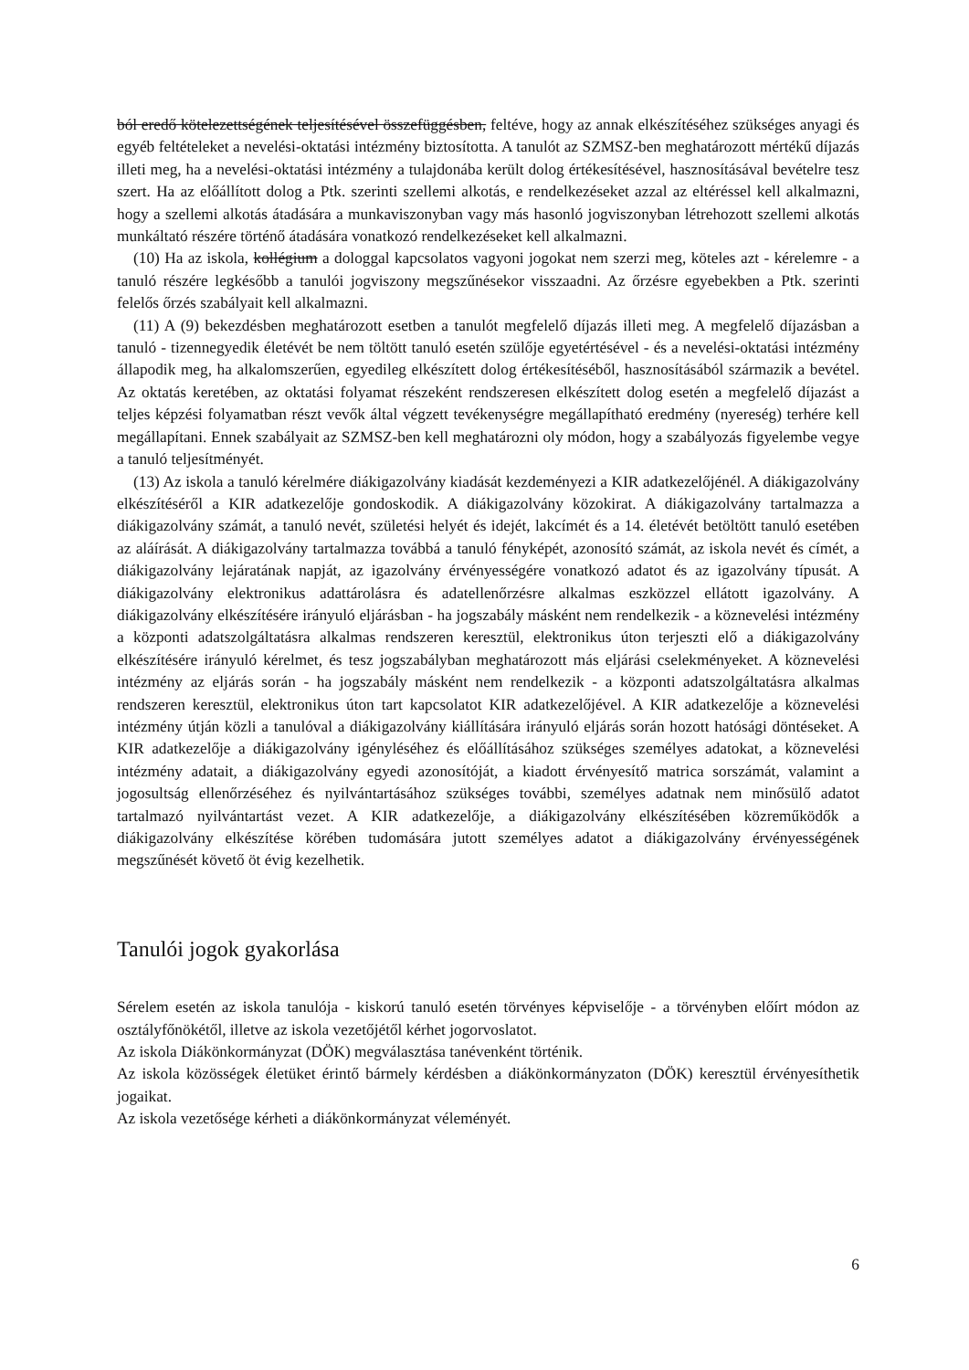ból eredő kötelezettségének teljesítésével összefüggésben, feltéve, hogy az annak elkészítéséhez szükséges anyagi és egyéb feltételeket a nevelési-oktatási intézmény biztosította. A tanulót az SZMSZ-ben meghatározott mértékű díjazás illeti meg, ha a nevelési-oktatási intézmény a tulajdonába került dolog értékesítésével, hasznosításával bevételre tesz szert. Ha az előállított dolog a Ptk. szerinti szellemi alkotás, e rendelkezéseket azzal az eltéréssel kell alkalmazni, hogy a szellemi alkotás átadására a munkaviszonyban vagy más hasonló jogviszonyban létrehozott szellemi alkotás munkáltató részére történő átadására vonatkozó rendelkezéseket kell alkalmazni.
(10) Ha az iskola, kollégium a dologgal kapcsolatos vagyoni jogokat nem szerzi meg, köteles azt - kérelemre - a tanuló részére legkésőbb a tanulói jogviszony megszűnésekor visszaadni. Az őrzésre egyebekben a Ptk. szerinti felelős őrzés szabályait kell alkalmazni.
(11) A (9) bekezdésben meghatározott esetben a tanulót megfelelő díjazás illeti meg. A megfelelő díjazásban a tanuló - tizennegyedik életévét be nem töltött tanuló esetén szülője egyetértésével - és a nevelési-oktatási intézmény állapodik meg, ha alkalomszerűen, egyedileg elkészített dolog értékesítéséből, hasznosításából származik a bevétel. Az oktatás keretében, az oktatási folyamat részeként rendszeresen elkészített dolog esetén a megfelelő díjazást a teljes képzési folyamatban részt vevők által végzett tevékenységre megállapítható eredmény (nyereség) terhére kell megállapítani. Ennek szabályait az SZMSZ-ben kell meghatározni oly módon, hogy a szabályozás figyelembe vegye a tanuló teljesítményét.
(13) Az iskola a tanuló kérelmére diákigazolvány kiadását kezdeményezi a KIR adatkezelőjénél. A diákigazolvány elkészítéséről a KIR adatkezelője gondoskodik. A diákigazolvány közokirat. A diákigazolvány tartalmazza a diákigazolvány számát, a tanuló nevét, születési helyét és idejét, lakcímét és a 14. életévét betöltött tanuló esetében az aláírását. A diákigazolvány tartalmazza továbbá a tanuló fényképét, azonosító számát, az iskola nevét és címét, a diákigazolvány lejáratának napját, az igazolvány érvényességére vonatkozó adatot és az igazolvány típusát. A diákigazolvány elektronikus adattárolásra és adatellenőrzésre alkalmas eszközzel ellátott igazolvány. A diákigazolvány elkészítésére irányuló eljárásban - ha jogszabály másként nem rendelkezik - a köznevelési intézmény a központi adatszolgáltatásra alkalmas rendszeren keresztül, elektronikus úton terjeszti elő a diákigazolvány elkészítésére irányuló kérelmet, és tesz jogszabályban meghatározott más eljárási cselekményeket. A köznevelési intézmény az eljárás során - ha jogszabály másként nem rendelkezik - a központi adatszolgáltatásra alkalmas rendszeren keresztül, elektronikus úton tart kapcsolatot KIR adatkezelőjével. A KIR adatkezelője a köznevelési intézmény útján közli a tanulóval a diákigazolvány kiállítására irányuló eljárás során hozott hatósági döntéseket. A KIR adatkezelője a diákigazolvány igényléséhez és előállításához szükséges személyes adatokat, a köznevelési intézmény adatait, a diákigazolvány egyedi azonosítóját, a kiadott érvényesítő matrica sorszámát, valamint a jogosultság ellenőrzéséhez és nyilvántartásához szükséges további, személyes adatnak nem minősülő adatot tartalmazó nyilvántartást vezet. A KIR adatkezelője, a diákigazolvány elkészítésében közreműködők a diákigazolvány elkészítése körében tudomására jutott személyes adatot a diákigazolvány érvényességének megszűnését követő öt évig kezelhetik.
Tanulói jogok gyakorlása
Sérelem esetén az iskola tanulója - kiskorú tanuló esetén törvényes képviselője - a törvényben előírt módon az osztályfőnökétől, illetve az iskola vezetőjétől kérhet jogorvoslatot.
Az iskola Diákönkormányzat (DÖK) megválasztása tanévenként történik.
Az iskola közösségek életüket érintő bármely kérdésben a diákönkormányzaton (DÖK) keresztül érvényesíthetik jogaikat.
Az iskola vezetősége kérheti a diákönkormányzat véleményét.
6